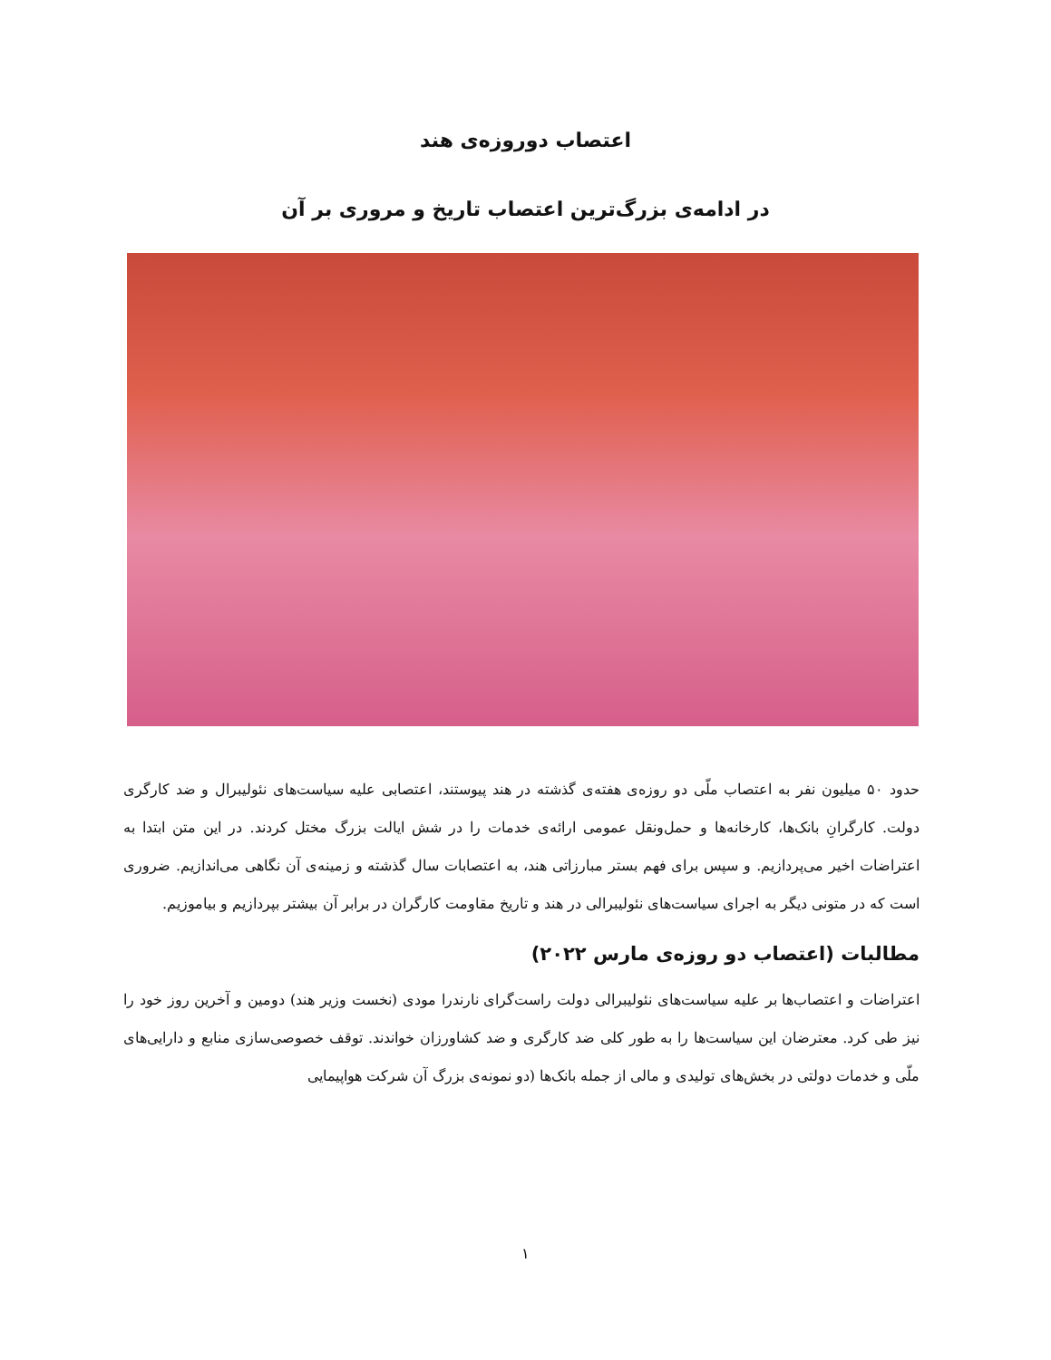اعتصاب دوروزه‌ی هند
در ادامه‌ی بزرگ‌ترین اعتصاب تاریخ و مروری بر آن
حدود ۵۰ میلیون نفر به اعتصاب ملّی دو روزه‌ی هفته‌ی گذشته در هند پیوستند، اعتصابی علیه سیاست‌های نئولیبرال و ضد کارگری دولت. کارگرانِ بانک‌ها، کارخانه‌ها و حمل‌ونقل عمومی ارائه‌ی خدمات را در شش ایالت بزرگ مختل کردند. در این متن ابتدا به اعتراضات اخیر می‌پردازیم. و سپس برای فهم بستر مبارزاتی هند، به اعتصابات سال گذشته و زمینه‌ی آن نگاهی می‌اندازیم. ضروری است که در متونی دیگر به اجرای سیاست‌های نئولیبرالی در هند و تاریخ مقاومت کارگران در برابر آن بیشتر بپردازیم و بیاموزیم.
مطالبات (اعتصاب دو روزه‌ی مارس ۲۰۲۲)
اعتراضات و اعتصاب‌ها بر علیه سیاست‌های نئولیبرالی دولت راست‌گرای نارندرا مودی (نخست وزیر هند) دومین و آخرین روز خود را نیز طی کرد. معترضان این سیاست‌ها را به طور کلی ضد کارگری و ضد کشاورزان خواندند. توقف خصوصی‌سازی منابع و دارایی‌های ملّی و خدمات دولتی در بخش‌های تولیدی و مالی از جمله بانک‌ها (دو نمونه‌ی بزرگ آن شرکت هواپیمایی
۱